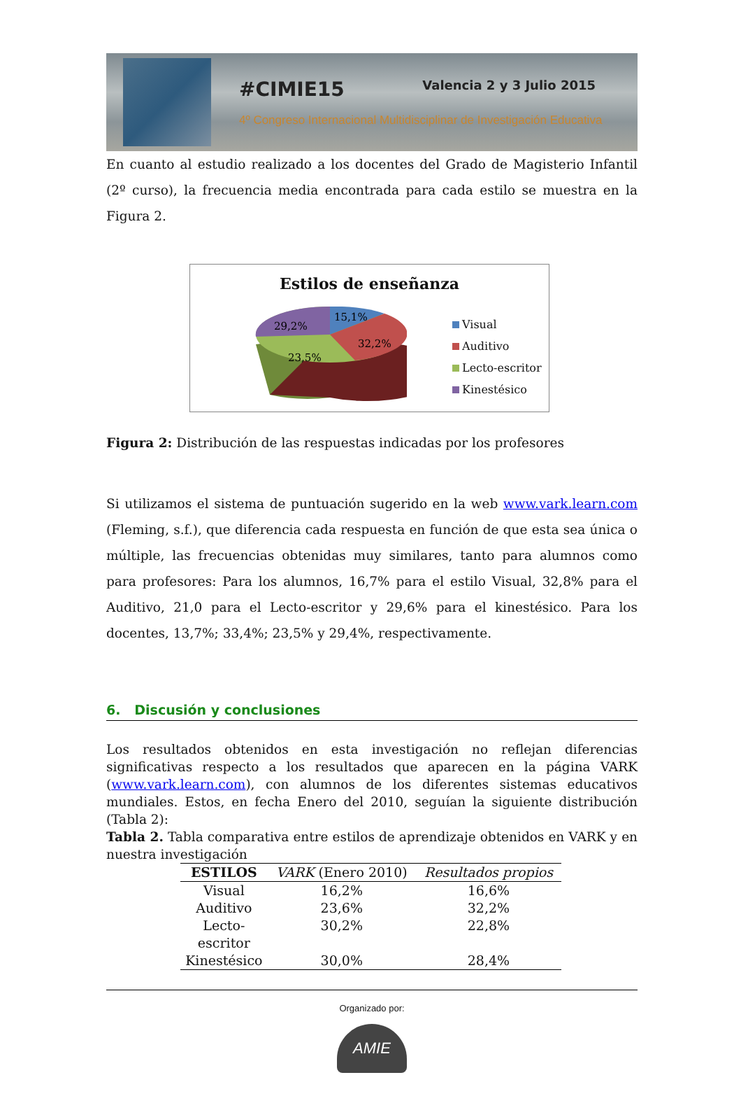#CIMIE15 Valencia 2 y 3 Julio 2015
4º Congreso Internacional Multidisciplinar de Investigación Educativa
En cuanto al estudio realizado a los docentes del Grado de Magisterio Infantil (2º curso), la frecuencia media encontrada para cada estilo se muestra en la Figura 2.
Estilos de enseñanza
15,1%
29,2%
32,2%
23,5%
Visual
Auditivo
Lecto-escritor
Kinestésico
Figura 2: Distribución de las respuestas indicadas por los profesores
Si utilizamos el sistema de puntuación sugerido en la web www.vark.learn.com (Fleming, s.f.), que diferencia cada respuesta en función de que esta sea única o múltiple, las frecuencias obtenidas muy similares, tanto para alumnos como para profesores: Para los alumnos, 16,7% para el estilo Visual, 32,8% para el Auditivo, 21,0 para el Lecto-escritor y 29,6% para el kinestésico. Para los docentes, 13,7%; 33,4%; 23,5% y 29,4%, respectivamente.
6. Discusión y conclusiones
Los resultados obtenidos en esta investigación no reflejan diferencias significativas respecto a los resultados que aparecen en la página VARK (www.vark.learn.com), con alumnos de los diferentes sistemas educativos mundiales. Estos, en fecha Enero del 2010, seguían la siguiente distribución (Tabla 2):
Tabla 2. Tabla comparativa entre estilos de aprendizaje obtenidos en VARK y en nuestra investigación
| ESTILOS | VARK (Enero 2010) | Resultados propios |
| --- | --- | --- |
| Visual | 16,2% | 16,6% |
| Auditivo | 23,6% | 32,2% |
| Lecto- escritor | 30,2% | 22,8% |
| Kinestésico | 30,0% | 28,4% |
Organizado por:
AMIE